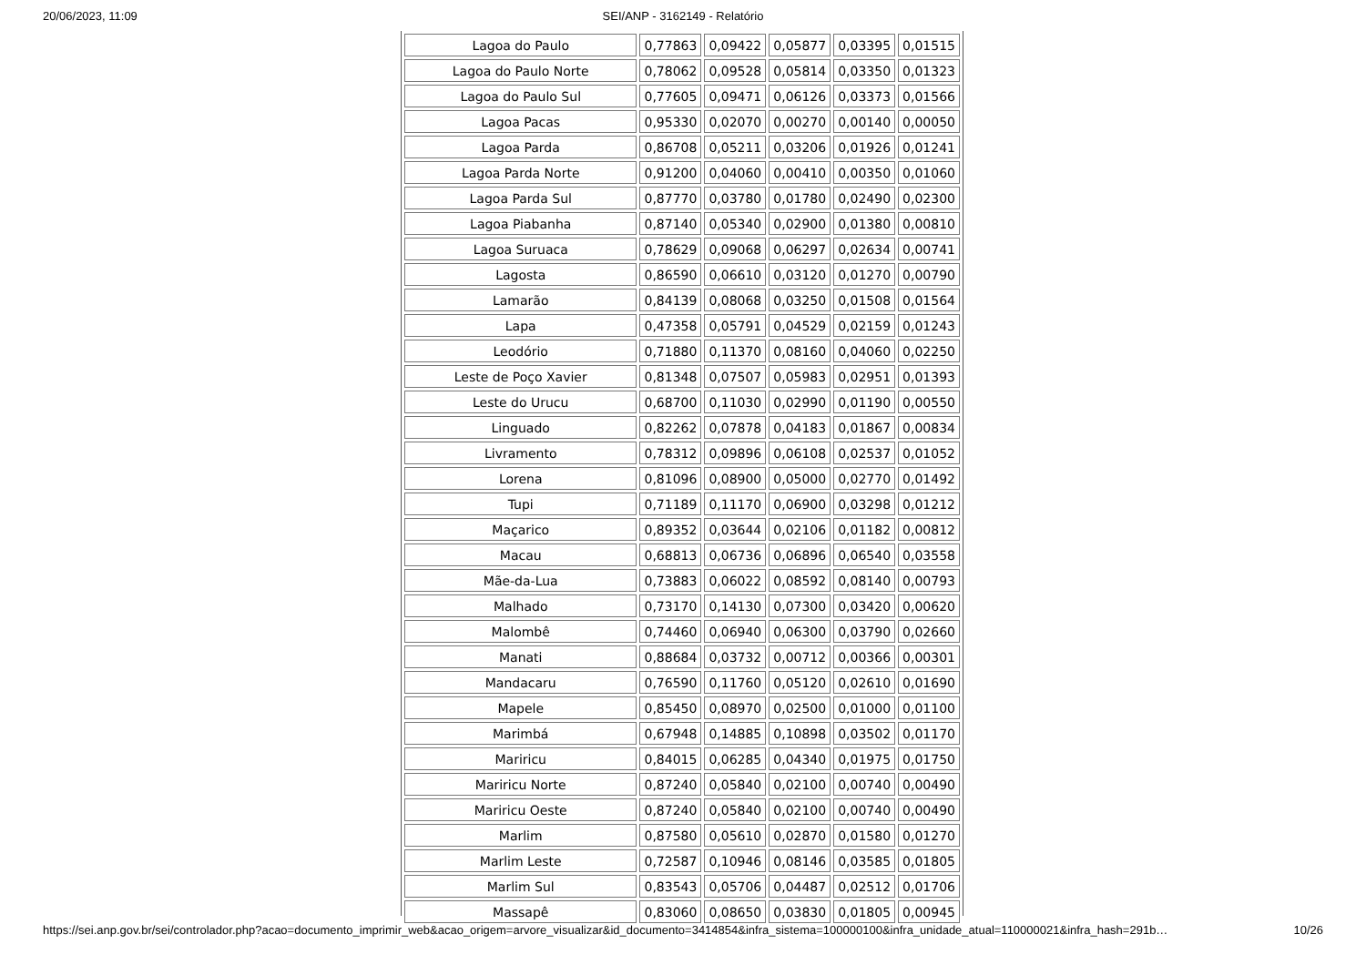20/06/2023, 11:09 SEI/ANP - 3162149 - Relatório
| Lagoa do Paulo | 0,77863 | 0,09422 | 0,05877 | 0,03395 | 0,01515 |
| Lagoa do Paulo Norte | 0,78062 | 0,09528 | 0,05814 | 0,03350 | 0,01323 |
| Lagoa do Paulo Sul | 0,77605 | 0,09471 | 0,06126 | 0,03373 | 0,01566 |
| Lagoa Pacas | 0,95330 | 0,02070 | 0,00270 | 0,00140 | 0,00050 |
| Lagoa Parda | 0,86708 | 0,05211 | 0,03206 | 0,01926 | 0,01241 |
| Lagoa Parda Norte | 0,91200 | 0,04060 | 0,00410 | 0,00350 | 0,01060 |
| Lagoa Parda Sul | 0,87770 | 0,03780 | 0,01780 | 0,02490 | 0,02300 |
| Lagoa Piabanha | 0,87140 | 0,05340 | 0,02900 | 0,01380 | 0,00810 |
| Lagoa Suruaca | 0,78629 | 0,09068 | 0,06297 | 0,02634 | 0,00741 |
| Lagosta | 0,86590 | 0,06610 | 0,03120 | 0,01270 | 0,00790 |
| Lamarão | 0,84139 | 0,08068 | 0,03250 | 0,01508 | 0,01564 |
| Lapa | 0,47358 | 0,05791 | 0,04529 | 0,02159 | 0,01243 |
| Leodório | 0,71880 | 0,11370 | 0,08160 | 0,04060 | 0,02250 |
| Leste de Poço Xavier | 0,81348 | 0,07507 | 0,05983 | 0,02951 | 0,01393 |
| Leste do Urucu | 0,68700 | 0,11030 | 0,02990 | 0,01190 | 0,00550 |
| Linguado | 0,82262 | 0,07878 | 0,04183 | 0,01867 | 0,00834 |
| Livramento | 0,78312 | 0,09896 | 0,06108 | 0,02537 | 0,01052 |
| Lorena | 0,81096 | 0,08900 | 0,05000 | 0,02770 | 0,01492 |
| Tupi | 0,71189 | 0,11170 | 0,06900 | 0,03298 | 0,01212 |
| Maçarico | 0,89352 | 0,03644 | 0,02106 | 0,01182 | 0,00812 |
| Macau | 0,68813 | 0,06736 | 0,06896 | 0,06540 | 0,03558 |
| Mãe-da-Lua | 0,73883 | 0,06022 | 0,08592 | 0,08140 | 0,00793 |
| Malhado | 0,73170 | 0,14130 | 0,07300 | 0,03420 | 0,00620 |
| Malombê | 0,74460 | 0,06940 | 0,06300 | 0,03790 | 0,02660 |
| Manati | 0,88684 | 0,03732 | 0,00712 | 0,00366 | 0,00301 |
| Mandacaru | 0,76590 | 0,11760 | 0,05120 | 0,02610 | 0,01690 |
| Mapele | 0,85450 | 0,08970 | 0,02500 | 0,01000 | 0,01100 |
| Marimbá | 0,67948 | 0,14885 | 0,10898 | 0,03502 | 0,01170 |
| Mariricu | 0,84015 | 0,06285 | 0,04340 | 0,01975 | 0,01750 |
| Mariricu Norte | 0,87240 | 0,05840 | 0,02100 | 0,00740 | 0,00490 |
| Mariricu Oeste | 0,87240 | 0,05840 | 0,02100 | 0,00740 | 0,00490 |
| Marlim | 0,87580 | 0,05610 | 0,02870 | 0,01580 | 0,01270 |
| Marlim Leste | 0,72587 | 0,10946 | 0,08146 | 0,03585 | 0,01805 |
| Marlim Sul | 0,83543 | 0,05706 | 0,04487 | 0,02512 | 0,01706 |
| Massapê | 0,83060 | 0,08650 | 0,03830 | 0,01805 | 0,00945 |
https://sei.anp.gov.br/sei/controlador.php?acao=documento_imprimir_web&acao_origem=arvore_visualizar&id_documento=3414854&infra_sistema=100000100&infra_unidade_atual=110000021&infra_hash=291b… 10/26